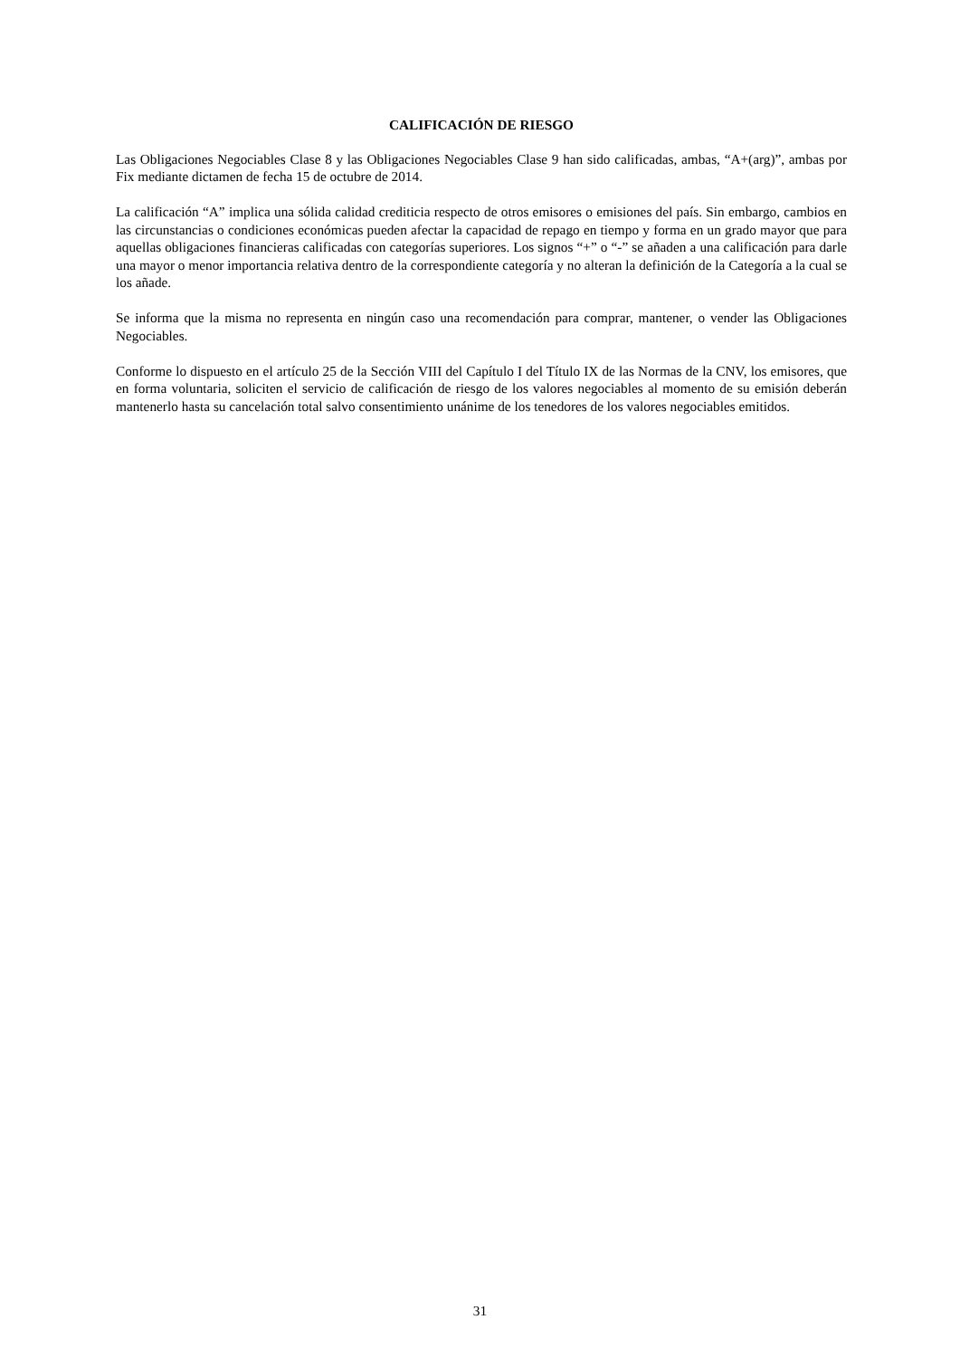CALIFICACIÓN DE RIESGO
Las Obligaciones Negociables Clase 8 y las Obligaciones Negociables Clase 9 han sido calificadas, ambas, “A+(arg)”, ambas por Fix mediante dictamen de fecha 15 de octubre de 2014.
La calificación “A” implica una sólida calidad crediticia respecto de otros emisores o emisiones del país. Sin embargo, cambios en las circunstancias o condiciones económicas pueden afectar la capacidad de repago en tiempo y forma en un grado mayor que para aquellas obligaciones financieras calificadas con categorías superiores. Los signos “+” o “-” se añaden a una calificación para darle una mayor o menor importancia relativa dentro de la correspondiente categoría y no alteran la definición de la Categoría a la cual se los añade.
Se informa que la misma no representa en ningún caso una recomendación para comprar, mantener, o vender las Obligaciones Negociables.
Conforme lo dispuesto en el artículo 25 de la Sección VIII del Capítulo I del Título IX de las Normas de la CNV, los emisores, que en forma voluntaria, soliciten el servicio de calificación de riesgo de los valores negociables al momento de su emisión deberán mantenerlo hasta su cancelación total salvo consentimiento unánime de los tenedores de los valores negociables emitidos.
31